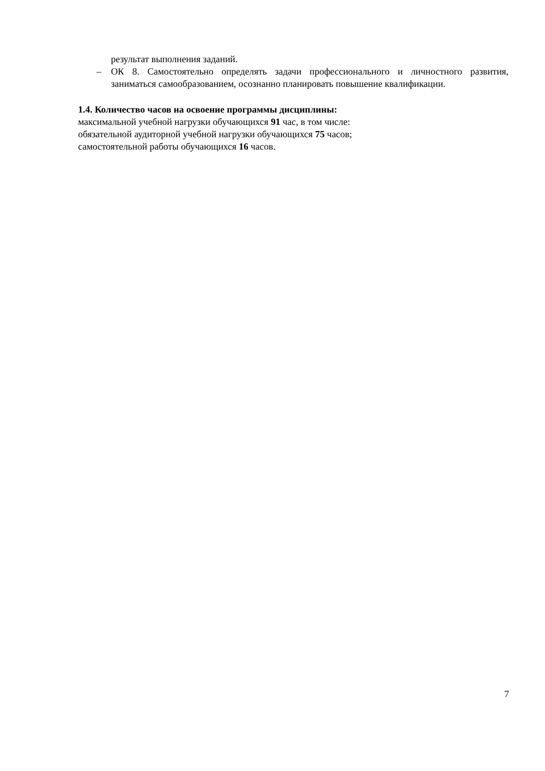результат выполнения заданий.
– ОК 8. Самостоятельно определять задачи профессионального и личностного развития, заниматься самообразованием, осознанно планировать повышение квалификации.
1.4. Количество часов на освоение программы дисциплины:
максимальной учебной нагрузки обучающихся 91 час, в том числе:
обязательной аудиторной учебной нагрузки обучающихся 75 часов;
самостоятельной работы обучающихся 16 часов.
7